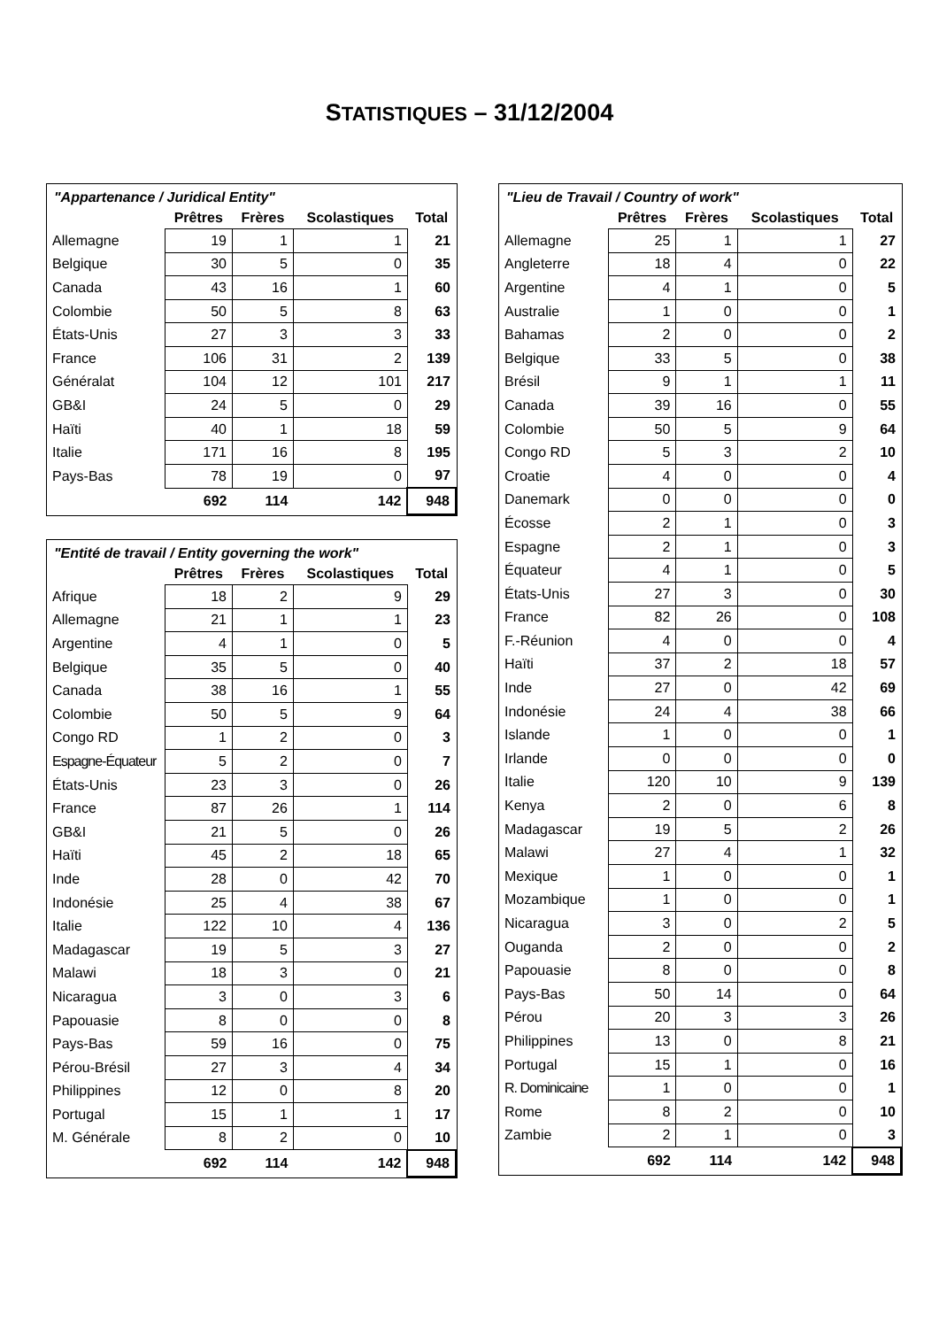STATISTIQUES – 31/12/2004
"Appartenance / Juridical Entity"
| | Prêtres | Frères | Scolastiques | Total |
| --- | --- | --- | --- | --- |
| Allemagne | 19 | 1 | 1 | 21 |
| Belgique | 30 | 5 | 0 | 35 |
| Canada | 43 | 16 | 1 | 60 |
| Colombie | 50 | 5 | 8 | 63 |
| États-Unis | 27 | 3 | 3 | 33 |
| France | 106 | 31 | 2 | 139 |
| Généralat | 104 | 12 | 101 | 217 |
| GB&I | 24 | 5 | 0 | 29 |
| Haïti | 40 | 1 | 18 | 59 |
| Italie | 171 | 16 | 8 | 195 |
| Pays-Bas | 78 | 19 | 0 | 97 |
| | 692 | 114 | 142 | 948 |
"Entité de travail / Entity governing the work"
| | Prêtres | Frères | Scolastiques | Total |
| --- | --- | --- | --- | --- |
| Afrique | 18 | 2 | 9 | 29 |
| Allemagne | 21 | 1 | 1 | 23 |
| Argentine | 4 | 1 | 0 | 5 |
| Belgique | 35 | 5 | 0 | 40 |
| Canada | 38 | 16 | 1 | 55 |
| Colombie | 50 | 5 | 9 | 64 |
| Congo RD | 1 | 2 | 0 | 3 |
| Espagne-Équateur | 5 | 2 | 0 | 7 |
| États-Unis | 23 | 3 | 0 | 26 |
| France | 87 | 26 | 1 | 114 |
| GB&I | 21 | 5 | 0 | 26 |
| Haïti | 45 | 2 | 18 | 65 |
| Inde | 28 | 0 | 42 | 70 |
| Indonésie | 25 | 4 | 38 | 67 |
| Italie | 122 | 10 | 4 | 136 |
| Madagascar | 19 | 5 | 3 | 27 |
| Malawi | 18 | 3 | 0 | 21 |
| Nicaragua | 3 | 0 | 3 | 6 |
| Papouasie | 8 | 0 | 0 | 8 |
| Pays-Bas | 59 | 16 | 0 | 75 |
| Pérou-Brésil | 27 | 3 | 4 | 34 |
| Philippines | 12 | 0 | 8 | 20 |
| Portugal | 15 | 1 | 1 | 17 |
| M. Générale | 8 | 2 | 0 | 10 |
| | 692 | 114 | 142 | 948 |
"Lieu de Travail / Country of work"
| | Prêtres | Frères | Scolastiques | Total |
| --- | --- | --- | --- | --- |
| Allemagne | 25 | 1 | 1 | 27 |
| Angleterre | 18 | 4 | 0 | 22 |
| Argentine | 4 | 1 | 0 | 5 |
| Australie | 1 | 0 | 0 | 1 |
| Bahamas | 2 | 0 | 0 | 2 |
| Belgique | 33 | 5 | 0 | 38 |
| Brésil | 9 | 1 | 1 | 11 |
| Canada | 39 | 16 | 0 | 55 |
| Colombie | 50 | 5 | 9 | 64 |
| Congo RD | 5 | 3 | 2 | 10 |
| Croatie | 4 | 0 | 0 | 4 |
| Danemark | 0 | 0 | 0 | 0 |
| Écosse | 2 | 1 | 0 | 3 |
| Espagne | 2 | 1 | 0 | 3 |
| Équateur | 4 | 1 | 0 | 5 |
| États-Unis | 27 | 3 | 0 | 30 |
| France | 82 | 26 | 0 | 108 |
| F.-Réunion | 4 | 0 | 0 | 4 |
| Haïti | 37 | 2 | 18 | 57 |
| Inde | 27 | 0 | 42 | 69 |
| Indonésie | 24 | 4 | 38 | 66 |
| Islande | 1 | 0 | 0 | 1 |
| Irlande | 0 | 0 | 0 | 0 |
| Italie | 120 | 10 | 9 | 139 |
| Kenya | 2 | 0 | 6 | 8 |
| Madagascar | 19 | 5 | 2 | 26 |
| Malawi | 27 | 4 | 1 | 32 |
| Mexique | 1 | 0 | 0 | 1 |
| Mozambique | 1 | 0 | 0 | 1 |
| Nicaragua | 3 | 0 | 2 | 5 |
| Ouganda | 2 | 0 | 0 | 2 |
| Papouasie | 8 | 0 | 0 | 8 |
| Pays-Bas | 50 | 14 | 0 | 64 |
| Pérou | 20 | 3 | 3 | 26 |
| Philippines | 13 | 0 | 8 | 21 |
| Portugal | 15 | 1 | 0 | 16 |
| R. Dominicaine | 1 | 0 | 0 | 1 |
| Rome | 8 | 2 | 0 | 10 |
| Zambie | 2 | 1 | 0 | 3 |
| | 692 | 114 | 142 | 948 |